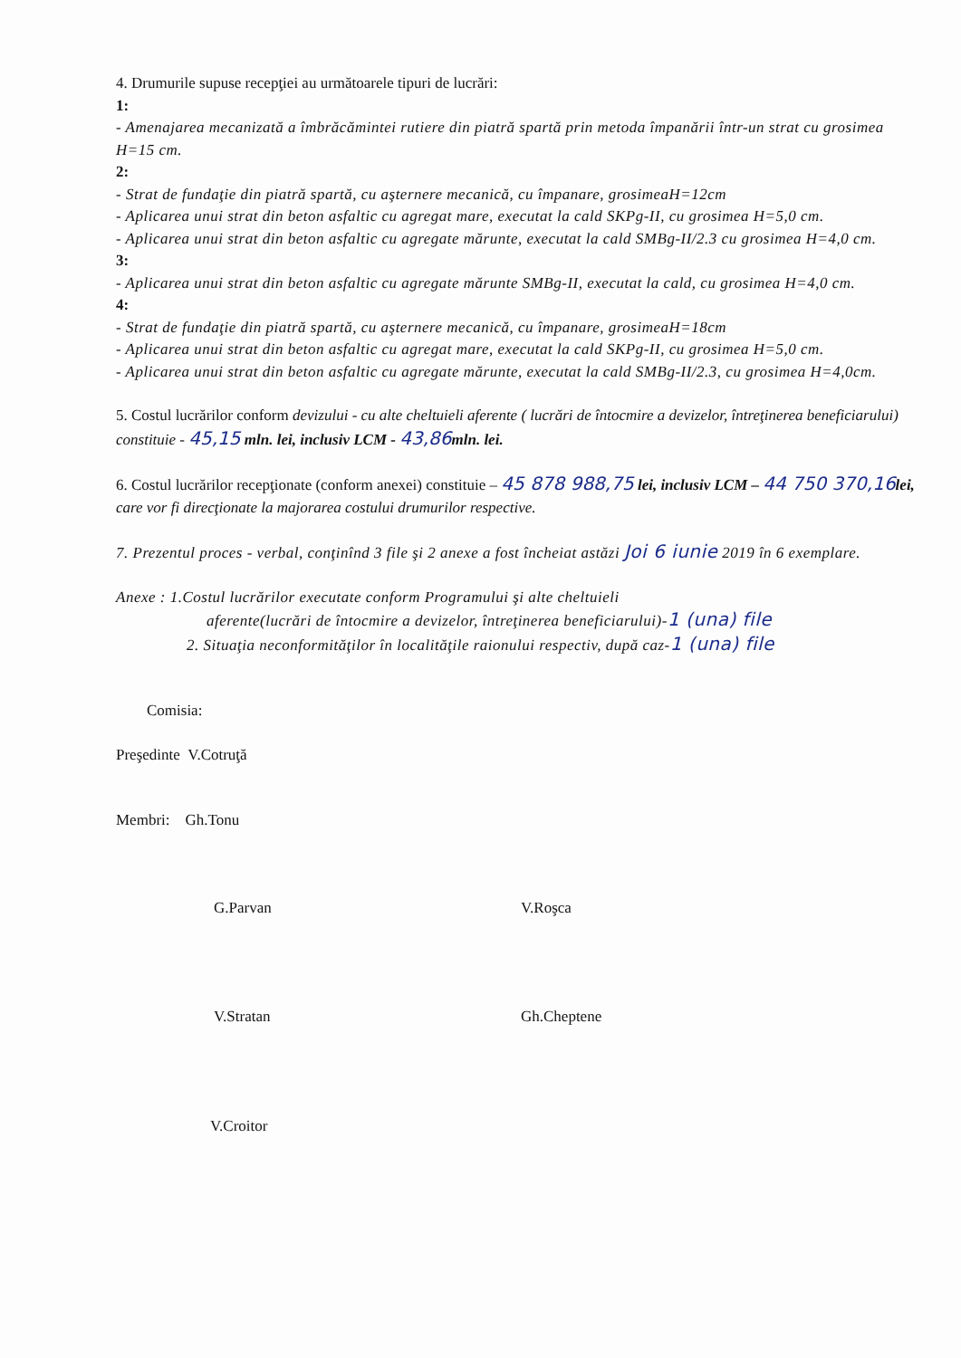4. Drumurile supuse recepţiei au următoarele tipuri de lucrări:
1:
- Amenajarea mecanizată a îmbrăcămintei rutiere din piatră spartă prin metoda împanării într-un strat cu grosimea H=15 cm.
2:
- Strat de fundaţie din piatră spartă, cu aşternere mecanică, cu împanare, grosimeaH=12cm
- Aplicarea unui strat din beton asfaltic cu agregat mare, executat la cald SKPg-II, cu grosimea H=5,0 cm.
- Aplicarea unui strat din beton asfaltic cu agregate mărunte, executat la cald SMBg-II/2.3 cu grosimea H=4,0 cm.
3:
- Aplicarea unui strat din beton asfaltic cu agregate mărunte SMBg-II, executat la cald, cu grosimea H=4,0 cm.
4:
- Strat de fundaţie din piatră spartă, cu aşternere mecanică, cu împanare, grosimeaH=18cm
- Aplicarea unui strat din beton asfaltic cu agregat mare, executat la cald SKPg-II, cu grosimea H=5,0 cm.
- Aplicarea unui strat din beton asfaltic cu agregate mărunte, executat la cald SMBg-II/2.3, cu grosimea H=4,0cm.
5. Costul lucrărilor conform devizului - cu alte cheltuieli aferente ( lucrări de întocmire a devizelor, întreţinerea beneficiarului) constituie - 45,15 mln. lei, inclusiv LCM - 43,86 mln. lei.
6. Costul lucrărilor recepţionate (conform anexei) constituie – 45 878 988,75 lei, inclusiv LCM – 44 750 370,16 lei, care vor fi direcţionate la majorarea costului drumurilor respective.
7. Prezentul proces - verbal, conţinînd 3 file şi 2 anexe a fost încheiat astăzi Joi 6 iunie 2019 în 6 exemplare.
Anexe : 1.Costul lucrărilor executate conform Programului şi alte cheltuieli
aferente(lucrări de întocmire a devizelor, întreţinerea beneficiarului)-1 (una) file
2. Situaţia neconformităţilor în localităţile raionului respectiv, după caz-1 (una) file
Comisia:
Preşedinte V.Cotruţă
Membri: Gh.Tonu
G.Parvan V.Roşca
V.Stratan Gh.Cheptene
V.Croitor